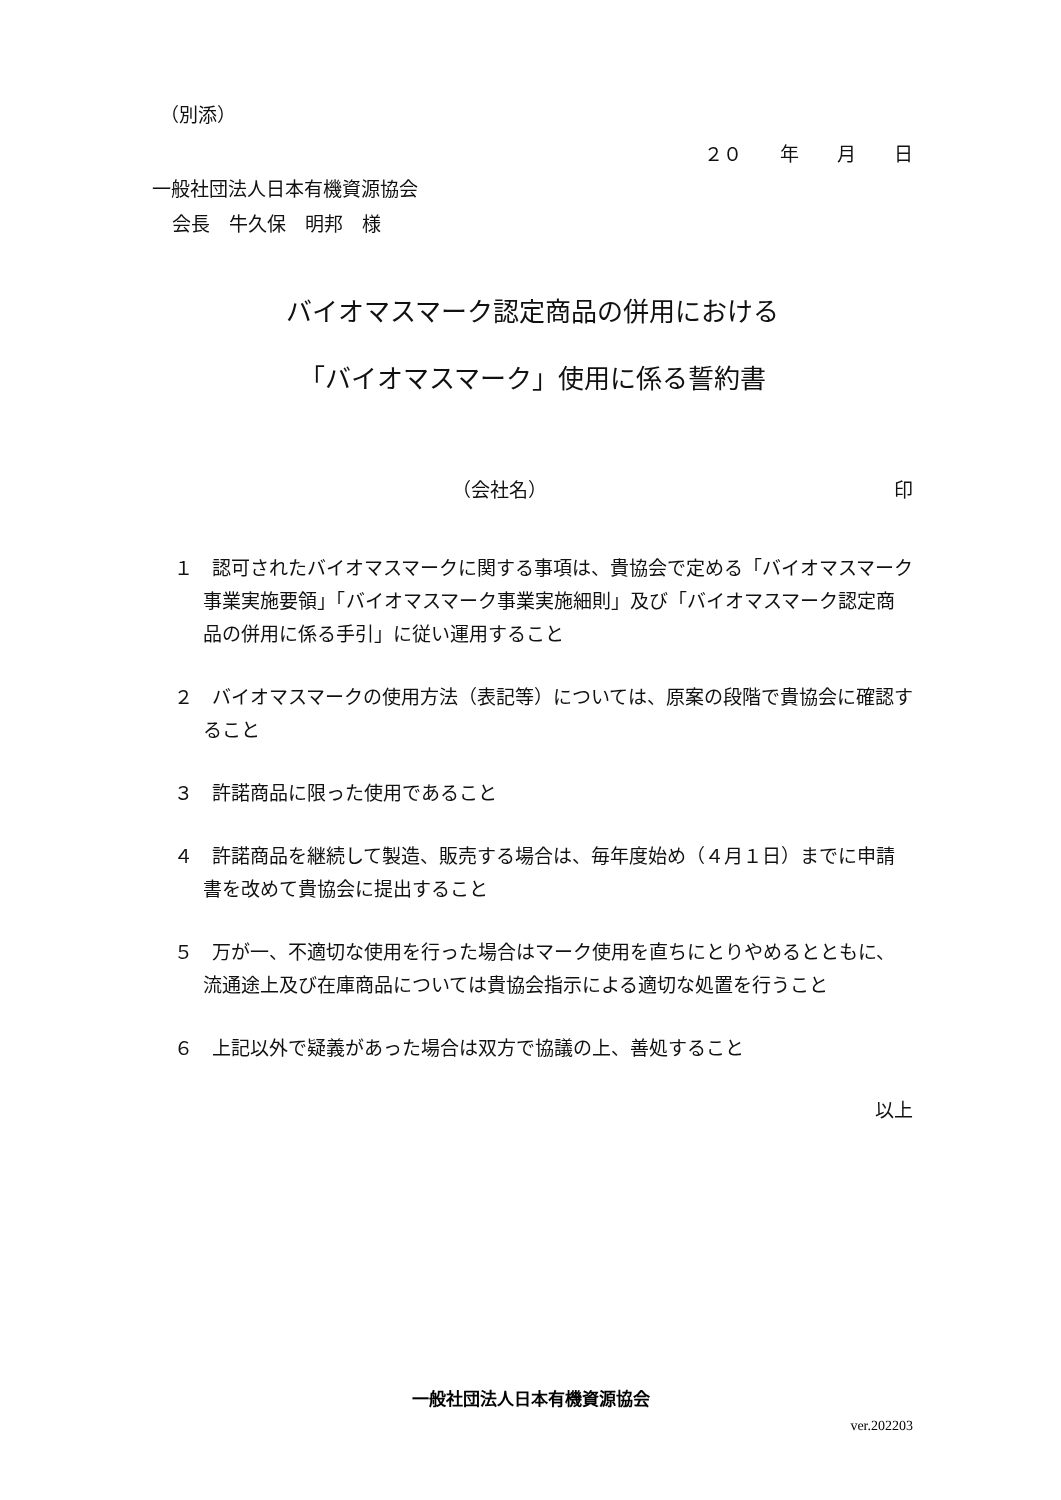（別添）
２０　　年　　月　　日
一般社団法人日本有機資源協会
会長　牛久保　明邦　様
バイオマスマーク認定商品の併用における
「バイオマスマーク」使用に係る誓約書
（会社名） 印
１　認可されたバイオマスマークに関する事項は、貴協会で定める「バイオマスマーク事業実施要領」「バイオマスマーク事業実施細則」及び「バイオマスマーク認定商品の併用に係る手引」に従い運用すること
２　バイオマスマークの使用方法（表記等）については、原案の段階で貴協会に確認すること
３　許諾商品に限った使用であること
４　許諾商品を継続して製造、販売する場合は、毎年度始め（４月１日）までに申請書を改めて貴協会に提出すること
５　万が一、不適切な使用を行った場合はマーク使用を直ちにとりやめるとともに、流通途上及び在庫商品については貴協会指示による適切な処置を行うこと
６　上記以外で疑義があった場合は双方で協議の上、善処すること
以上
一般社団法人日本有機資源協会
ver.202203